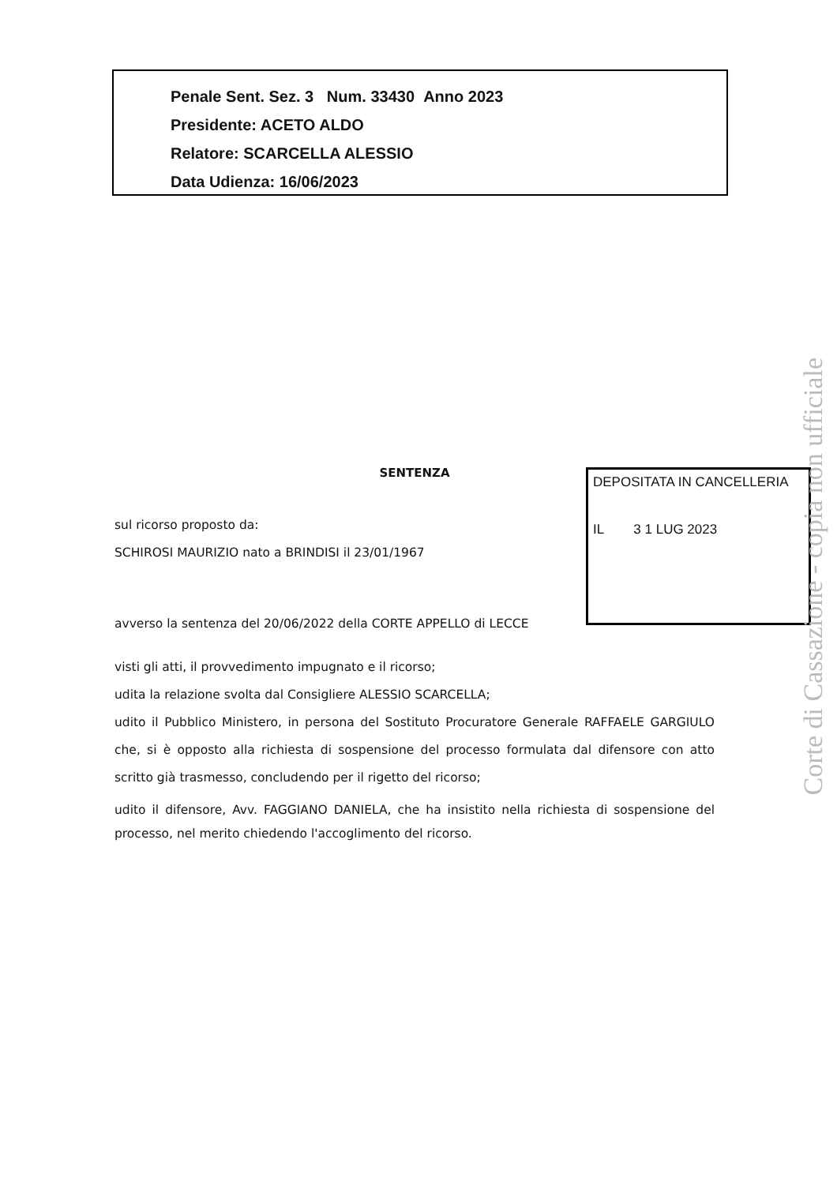Penale Sent. Sez. 3 Num. 33430 Anno 2023
Presidente: ACETO ALDO
Relatore: SCARCELLA ALESSIO
Data Udienza: 16/06/2023
DEPOSITATA IN CANCELLERIA
IL 3 1 LUG 2023
SENTENZA
sul ricorso proposto da:
SCHIROSI MAURIZIO nato a BRINDISI il 23/01/1967
avverso la sentenza del 20/06/2022 della CORTE APPELLO di LECCE
visti gli atti, il provvedimento impugnato e il ricorso;
udita la relazione svolta dal Consigliere ALESSIO SCARCELLA;
udito il Pubblico Ministero, in persona del Sostituto Procuratore Generale RAFFAELE GARGIULO che, si è opposto alla richiesta di sospensione del processo formulata dal difensore con atto scritto già trasmesso, concludendo per il rigetto del ricorso;
udito il difensore, Avv. FAGGIANO DANIELA, che ha insistito nella richiesta di sospensione del processo, nel merito chiedendo l'accoglimento del ricorso.
Corte di Cassazione - copia non ufficiale